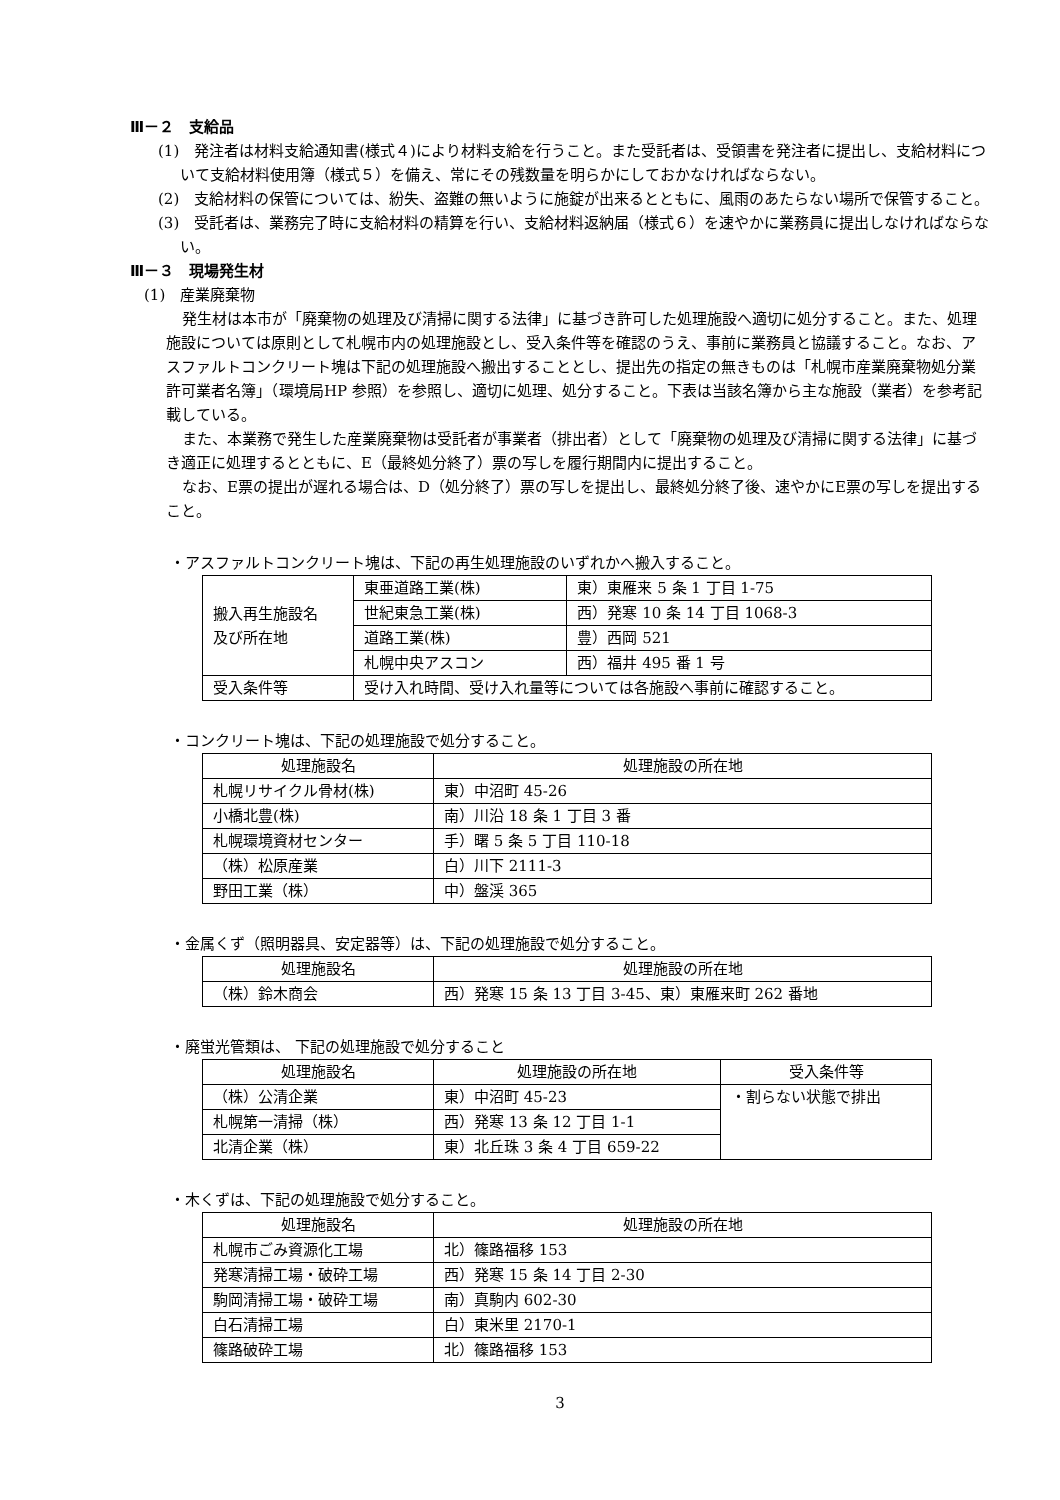Ⅲ－２　支給品
(1)　発注者は材料支給通知書(様式４)により材料支給を行うこと。また受託者は、受領書を発注者に提出し、支給材料について支給材料使用簿（様式５）を備え、常にその残数量を明らかにしておかなければならない。
(2)　支給材料の保管については、紛失、盗難の無いように施錠が出来るとともに、風雨のあたらない場所で保管すること。
(3)　受託者は、業務完了時に支給材料の精算を行い、支給材料返納届（様式６）を速やかに業務員に提出しなければならない。
Ⅲ－３　現場発生材
(1)　産業廃棄物
発生材は本市が「廃棄物の処理及び清掃に関する法律」に基づき許可した処理施設へ適切に処分すること。また、処理施設については原則として札幌市内の処理施設とし、受入条件等を確認のうえ、事前に業務員と協議すること。なお、アスファルトコンクリート塊は下記の処理施設へ搬出することとし、提出先の指定の無きものは「札幌市産業廃棄物処分業許可業者名簿」（環境局HP 参照）を参照し、適切に処理、処分すること。下表は当該名簿から主な施設（業者）を参考記載している。
また、本業務で発生した産業廃棄物は受託者が事業者（排出者）として「廃棄物の処理及び清掃に関する法律」に基づき適正に処理するとともに、E（最終処分終了）票の写しを履行期間内に提出すること。
なお、E票の提出が遅れる場合は、D（処分終了）票の写しを提出し、最終処分終了後、速やかにE票の写しを提出すること。
・アスファルトコンクリート塊は、下記の再生処理施設のいずれかへ搬入すること。
| 搬入再生施設名 及び所在地 | 東亜道路工業(株) | 東）東雁来 5 条 1 丁目 1-75 |
| | 世紀東急工業(株) | 西）発寒 10 条 14 丁目 1068-3 |
| | 道路工業(株) | 豊）西岡 521 |
| | 札幌中央アスコン | 西）福井 495 番 1 号 |
| 受入条件等 | 受け入れ時間、受け入れ量等については各施設へ事前に確認すること。 | |
・コンクリート塊は、下記の処理施設で処分すること。
| 処理施設名 | 処理施設の所在地 |
| --- | --- |
| 札幌リサイクル骨材(株) | 東）中沼町 45-26 |
| 小橋北豊(株) | 南）川沿 18 条 1 丁目 3 番 |
| 札幌環境資材センター | 手）曙 5 条 5 丁目 110-18 |
| （株）松原産業 | 白）川下 2111-3 |
| 野田工業（株） | 中）盤渓 365 |
・金属くず（照明器具、安定器等）は、下記の処理施設で処分すること。
| 処理施設名 | 処理施設の所在地 |
| --- | --- |
| （株）鈴木商会 | 西）発寒 15 条 13 丁目 3-45、東）東雁来町 262 番地 |
・廃蛍光管類は、 下記の処理施設で処分すること
| 処理施設名 | 処理施設の所在地 | 受入条件等 |
| --- | --- | --- |
| （株）公清企業 | 東）中沼町 45-23 | ・割らない状態で排出 |
| 札幌第一清掃（株） | 西）発寒 13 条 12 丁目 1-1 | |
| 北清企業（株） | 東）北丘珠 3 条 4 丁目 659-22 | |
・木くずは、下記の処理施設で処分すること。
| 処理施設名 | 処理施設の所在地 |
| --- | --- |
| 札幌市ごみ資源化工場 | 北）篠路福移 153 |
| 発寒清掃工場・破砕工場 | 西）発寒 15 条 14 丁目 2-30 |
| 駒岡清掃工場・破砕工場 | 南）真駒内 602-30 |
| 白石清掃工場 | 白）東米里 2170-1 |
| 篠路破砕工場 | 北）篠路福移 153 |
3